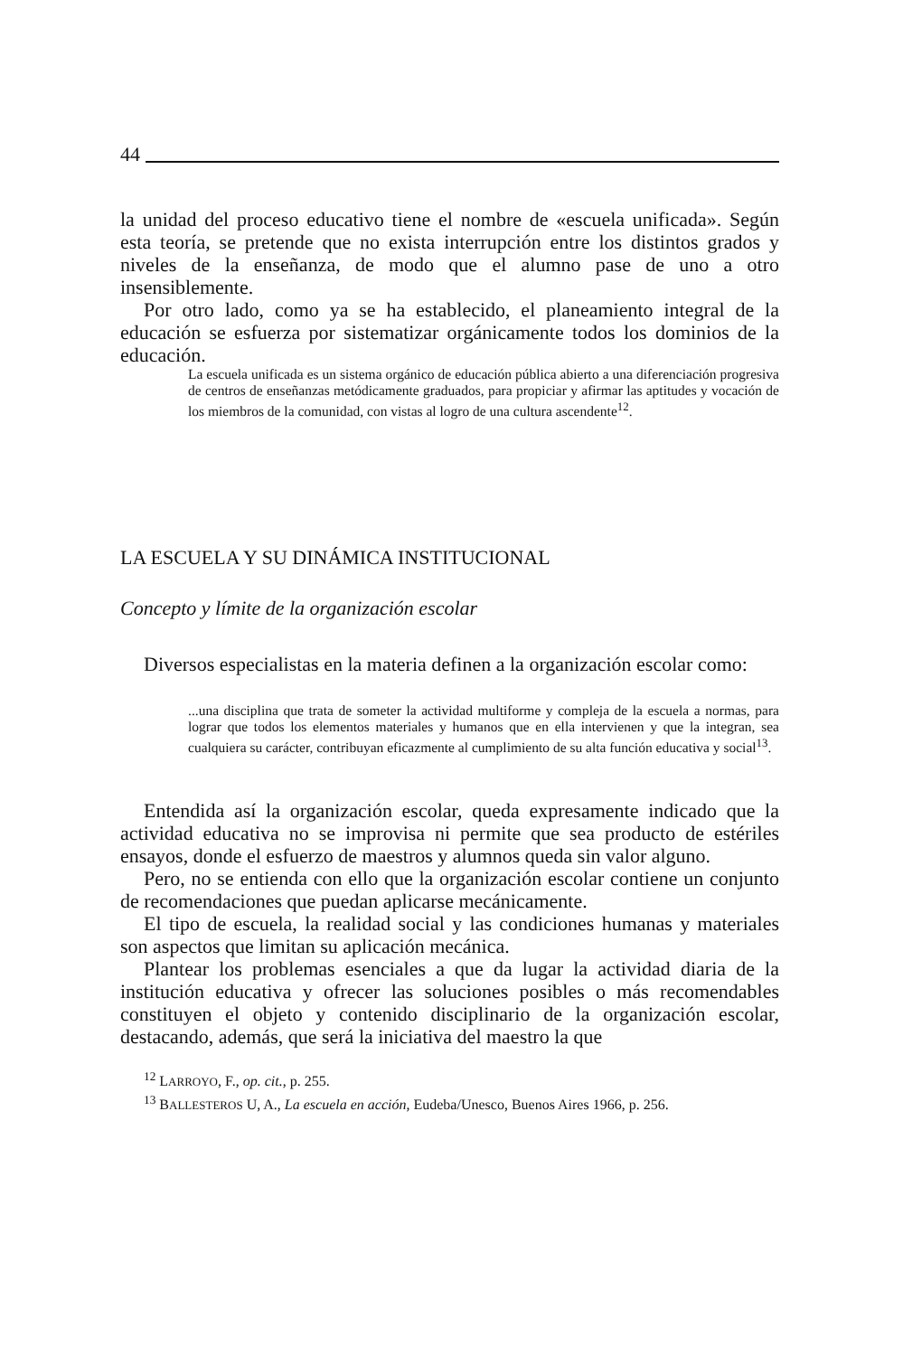44
la unidad del proceso educativo tiene el nombre de «escuela unificada». Según esta teoría, se pretende que no exista interrupción entre los distintos grados y niveles de la enseñanza, de modo que el alumno pase de uno a otro insensiblemente.
Por otro lado, como ya se ha establecido, el planeamiento integral de la educación se esfuerza por sistematizar orgánicamente todos los dominios de la educación.
La escuela unificada es un sistema orgánico de educación pública abierto a una diferenciación progresiva de centros de enseñanzas metódicamente graduados, para propiciar y afirmar las aptitudes y vocación de los miembros de la comunidad, con vistas al logro de una cultura ascendente<sup>12</sup>.
LA ESCUELA Y SU DINÁMICA INSTITUCIONAL
Concepto y límite de la organización escolar
Diversos especialistas en la materia definen a la organización escolar como:
...una disciplina que trata de someter la actividad multiforme y compleja de la escuela a normas, para lograr que todos los elementos materiales y humanos que en ella intervienen y que la integran, sea cualquiera su carácter, contribuyan eficazmente al cumplimiento de su alta función educativa y social<sup>13</sup>.
Entendida así la organización escolar, queda expresamente indicado que la actividad educativa no se improvisa ni permite que sea producto de estériles ensayos, donde el esfuerzo de maestros y alumnos queda sin valor alguno.
Pero, no se entienda con ello que la organización escolar contiene un conjunto de recomendaciones que puedan aplicarse mecánicamente.
El tipo de escuela, la realidad social y las condiciones humanas y materiales son aspectos que limitan su aplicación mecánica.
Plantear los problemas esenciales a que da lugar la actividad diaria de la institución educativa y ofrecer las soluciones posibles o más recomendables constituyen el objeto y contenido disciplinario de la organización escolar, destacando, además, que será la iniciativa del maestro la que
<sup>12</sup> LARROYO, F., op. cit., p. 255.
<sup>13</sup> BALLESTEROS U, A., La escuela en acción, Eudeba/Unesco, Buenos Aires 1966, p. 256.